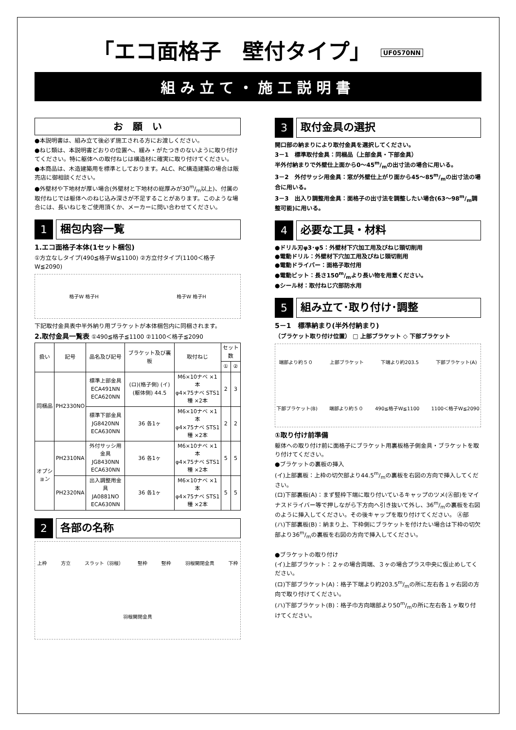「エコ面格子　壁付タイプ」 UF0570NN
組み立て・施工説明書
お　願　い
●本説明書は、組み立て後必ず施工される方にお渡しください。
●ねじ類は、本説明書どおりの位置へ、緩み・がたつきのないように取り付けてください。特に躯体への取付ねじは構造材に確実に取り付けてください。
●本商品は、木造建築用を標準としております。ALC、RC構造建築の場合は販売店に御相談ください。
●外壁材や下地材が厚い場合(外壁材と下地材の総厚みが30m/m以上)、付属の取付ねじでは躯体へのねじ込み深さが不足することがあります。このような場合には、長いねじをご使用頂くか、メーカーに問い合わせてください。
1 梱包内容一覧
1.エコ面格子本体(1セット梱包)
①方立なしタイプ(490≦格子W≦1100) ②方立付タイプ(1100＜格子W≦2090)
格子W 格子H 格子W 格子H
下記取付金具表中半外納り用ブラケットが本体梱包内に同梱されます。
2.取付金具一覧表 ①490≦格子≦1100 ②1100＜格子≦2090
| 扱い | 記号 | 品名及び記号 | ブラケット及び裏板 | 取付ねじ | セット数 | |
| --- | --- | --- | --- | --- | --- | --- |
| | | | | | ① | ② |
| 同梱品 | PH2330NO | 標準上部金具 ECA491NN ECA620NN | (ロ)(格子側) (イ)(躯体側) 44.5 | M6×10ナベ ×1本 φ4×75ナベ STS1種 ×2本 | 2 | 3 |
| | | 標準下部金具 JG8420NN ECA630NN | 36 各1ヶ | M6×10ナベ ×1本 φ4×75ナベ STS1種 ×2本 | 2 | 2 |
| オプション | PH2310NA | 外付サッシ用金具 JG8430NN ECA630NN | 36 各1ヶ | M6×10ナベ ×1本 φ4×75ナベ STS1種 ×2本 | 5 | 5 |
| | PH2320NA | 出入調整用金具 JA0881NO ECA630NN | 36 各1ヶ | M6×10ナベ ×1本 φ4×75ナベ STS1種 ×2本 | 5 | 5 |
2 各部の名称
上枠 方立 スラット（羽根） 竪枠 竪枠 羽根開閉金具 下枠 羽根開閉金具
3 取付金具の選択
開口部の納まりにより取付金具を選択してください。
3－1　標準取付金具：同梱品（上部金具・下部金具）
半外付納まりで外壁仕上面から0～45m/mの出寸法の場合に用いる。
3－2　外付サッシ用金具：窓が外壁仕上がり面から45～85m/mの出寸法の場合に用いる。
3－3　出入り調整用金具：面格子の出寸法を調整したい場合(63～98m/m調整可能)に用いる。
4 必要な工具・材料
●ドリル刃φ3･φ5：外壁材下穴加工用及びねじ頭切削用
●電動ドリル：外壁材下穴加工用及びねじ頭切削用
●電動ドライバー：面格子取付用
●電動ビット：長さ150m/mより長い物を用意ください。
●シール材：取付ねじ穴部防水用
5 組み立て･取り付け･調整
5－1　標準納まり(半外付納まり)
（ブラケット取り付け位置） □ 上部ブラケット ◇ 下部ブラケット
端部より約５０ 上部ブラケット 下端より約203.5 下部ブラケット(A) 下部ブラケット(B) 端部より約５０ 490≦格子W≦1100 1100＜格子W≦2090
①取り付け前準備
躯体への取り付け前に面格子にブラケット用裏板格子側金具・ブラケットを取り付けてください。
●ブラケットの裏板の挿入
(イ)上部裏板：上枠の切欠部より44.5m/mの裏板を右図の方向で挿入してください。
(ロ)下部裏板(A)：まず竪枠下端に取り付いているキャップのツメ(Ⓐ部)をマイナスドライバー等で押しながら下方向へ引き抜いて外し、36m/mの裏板を右図のように挿入してください。その後キャップを取り付けてください。 Ⓐ部
(ハ)下部裏板(B)：納まり上、下枠側にブラケットを付けたい場合は下枠の切欠部より36m/mの裏板を右図の方向で挿入してください。
●ブラケットの取り付け
(イ)上部ブラケット：２ヶの場合両端、３ヶの場合プラス中央に仮止めしてください。
(ロ)下部ブラケット(A)：格子下端より約203.5m/mの所に左右各１ヶ右図の方向で取り付けてください。
(ハ)下部ブラケット(B)：格子巾方向端部より50m/mの所に左右各１ヶ取り付けてください。